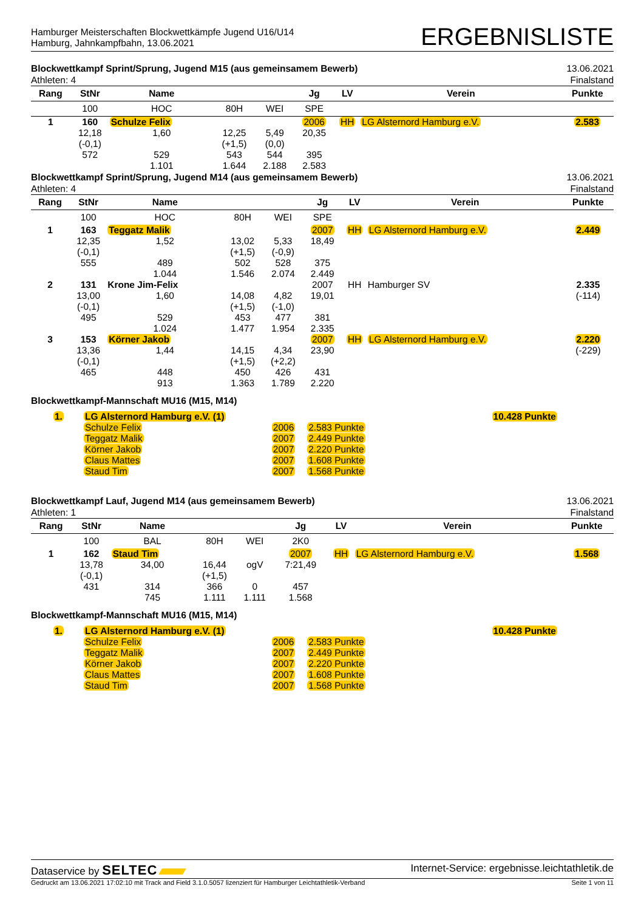Hamburger Meisterschaften Blockwettkämpfe Jugend U16/U14
Hamburg, Jahnkampfbahn, 13.06.2021
ERGEBNISLISTE
Blockwettkampf Sprint/Sprung, Jugend M15 (aus gemeinsamem Bewerb)
Athleten: 4
13.06.2021
Finalstand
| Rang | StNr | Name | | | Jg | LV | Verein | Punkte |
| --- | --- | --- | --- | --- | --- | --- | --- | --- |
| | 100 | HOC | 80H | WEI | SPE | | | |
| 1 | 160 | Schulze Felix | | | 2006 | HH | LG Alsternord Hamburg e.V. | 2.583 |
| | 12,18 | 1,60 | 12,25 | 5,49 | 20,35 | | | |
| | (-0,1) | | (+1,5) | (0,0) | | | | |
| | 572 | 529 | 543 | 544 | 395 | | | |
| | | 1.101 | 1.644 | 2.188 | 2.583 | | | |
Blockwettkampf Sprint/Sprung, Jugend M14 (aus gemeinsamem Bewerb)
Athleten: 4
13.06.2021
Finalstand
| Rang | StNr | Name | | | Jg | LV | Verein | Punkte |
| --- | --- | --- | --- | --- | --- | --- | --- | --- |
| | 100 | HOC | 80H | WEI | SPE | | | |
| 1 | 163 | Teggatz Malik | | | 2007 | HH | LG Alsternord Hamburg e.V. | 2.449 |
| | 12,35 | 1,52 | 13,02 | 5,33 | 18,49 | | | |
| | (-0,1) | | (+1,5) | (-0,9) | | | | |
| | 555 | 489 | 502 | 528 | 375 | | | |
| | | 1.044 | 1.546 | 2.074 | 2.449 | | | |
| 2 | 131 | Krone Jim-Felix | | | 2007 | HH | Hamburger SV | 2.335 |
| | 13,00 | 1,60 | 14,08 | 4,82 | 19,01 | | | (-114) |
| | (-0,1) | | (+1,5) | (-1,0) | | | | |
| | 495 | 529 | 453 | 477 | 381 | | | |
| | | 1.024 | 1.477 | 1.954 | 2.335 | | | |
| 3 | 153 | Körner Jakob | | | 2007 | HH | LG Alsternord Hamburg e.V. | 2.220 |
| | 13,36 | 1,44 | 14,15 | 4,34 | 23,90 | | | (-229) |
| | (-0,1) | | (+1,5) | (+2,2) | | | | |
| | 465 | 448 | 450 | 426 | 431 | | | |
| | | 913 | 1.363 | 1.789 | 2.220 | | | |
Blockwettkampf-Mannschaft MU16 (M15, M14)
| 1. | LG Alsternord Hamburg e.V. (1) | | | 10.428 Punkte |
| | Schulze Felix | 2006 | 2.583 Punkte | |
| | Teggatz Malik | 2007 | 2.449 Punkte | |
| | Körner Jakob | 2007 | 2.220 Punkte | |
| | Claus Mattes | 2007 | 1.608 Punkte | |
| | Staud Tim | 2007 | 1.568 Punkte | |
Blockwettkampf Lauf, Jugend M14 (aus gemeinsamem Bewerb)
Athleten: 1
13.06.2021
Finalstand
| Rang | StNr | Name | | | Jg | LV | Verein | Punkte |
| --- | --- | --- | --- | --- | --- | --- | --- | --- |
| | 100 | BAL | 80H | WEI | 2K0 | | | |
| 1 | 162 | Staud Tim | | | 2007 | HH | LG Alsternord Hamburg e.V. | 1.568 |
| | 13,78 | 34,00 | 16,44 | ogV | 7:21,49 | | | |
| | (-0,1) | | (+1,5) | | | | | |
| | 431 | 314 | 366 | 0 | 457 | | | |
| | | 745 | 1.111 | 1.111 | 1.568 | | | |
Blockwettkampf-Mannschaft MU16 (M15, M14)
| 1. | LG Alsternord Hamburg e.V. (1) | | | 10.428 Punkte |
| | Schulze Felix | 2006 | 2.583 Punkte | |
| | Teggatz Malik | 2007 | 2.449 Punkte | |
| | Körner Jakob | 2007 | 2.220 Punkte | |
| | Claus Mattes | 2007 | 1.608 Punkte | |
| | Staud Tim | 2007 | 1.568 Punkte | |
Dataservice by SELTEC
Internet-Service: ergebnisse.leichtathletik.de
Gedruckt am 13.06.2021 17:02:10 mit Track and Field 3.1.0.5057 lizenziert für Hamburger Leichtathletik-Verband
Seite 1 von 11